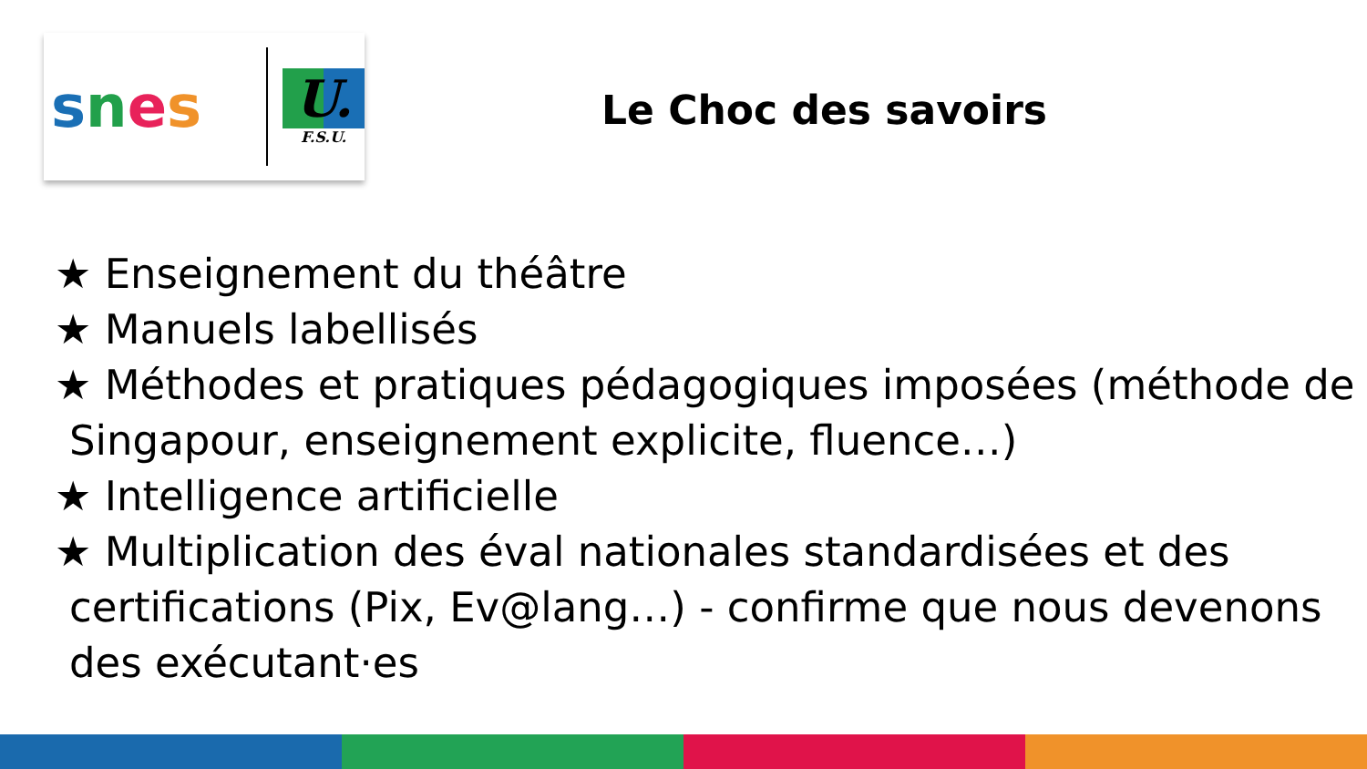snes U.
F.S.U.
Le Choc des savoirs
★ Enseignement du théâtre
★ Manuels labellisés
★ Méthodes et pratiques pédagogiques imposées (méthode de Singapour, enseignement explicite, fluence…)
★ Intelligence artificielle
★ Multiplication des éval nationales standardisées et des certifications (Pix, Ev@lang…) - confirme que nous devenons des exécutant·es